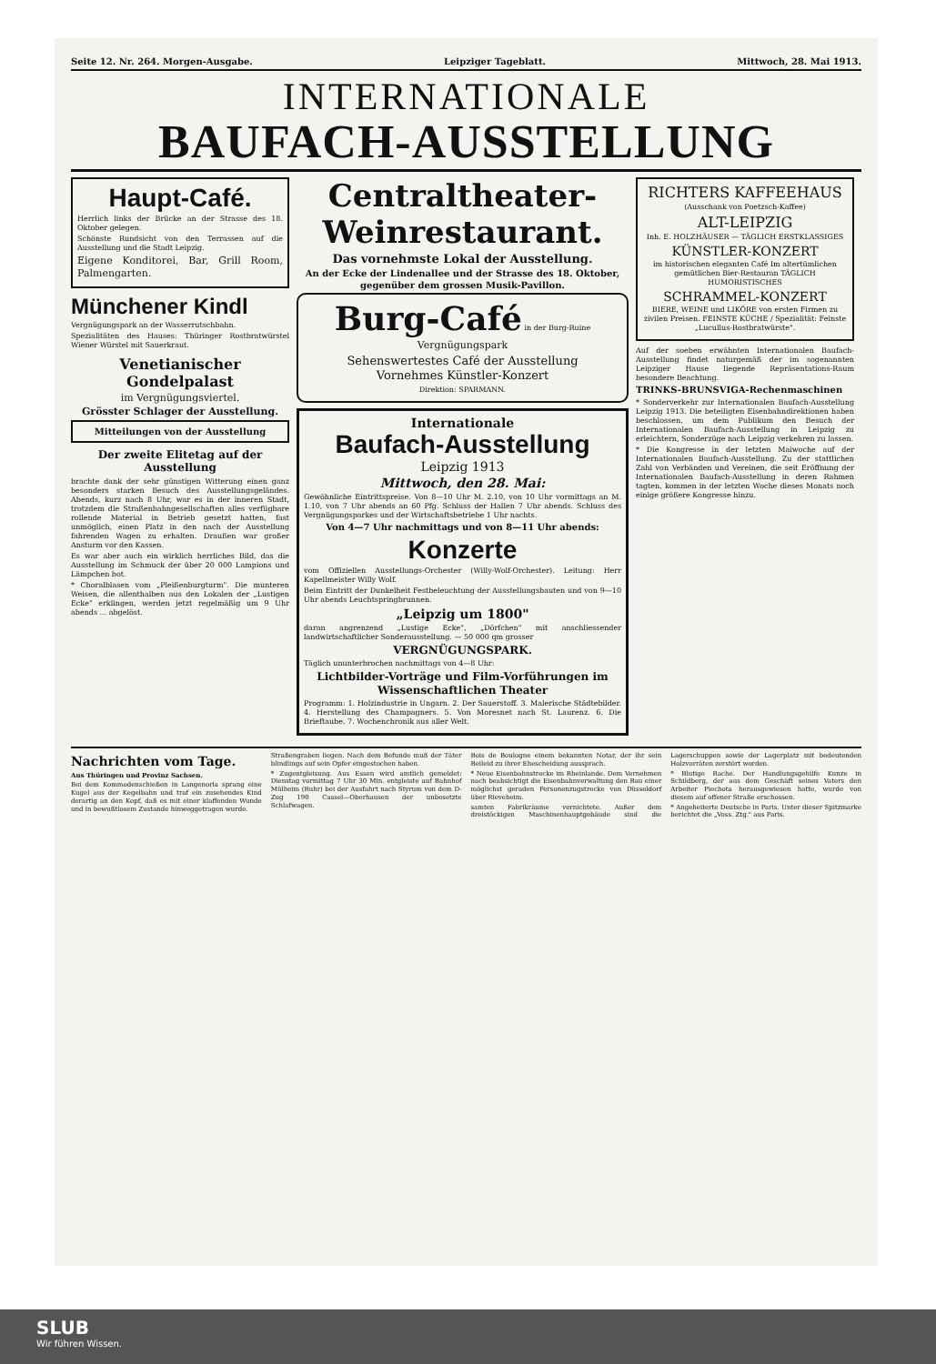Seite 12. Nr. 264. Morgen-Ausgabe. Leipziger Tageblatt. Mittwoch, 28. Mai 1913.
INTERNATIONALE
BAUFACH-AUSSTELLUNG
Haupt-Café.
Herrlich links der Brücke an der Strasse des 18. Oktober gelegen.
Schönste Rundsicht von den Terrassen auf die Ausstellung und die Stadt Leipzig.
Eigene Konditorei, Bar, Grill Room, Palmengarten.
Münchener Kindl
Vergnügungspark an der Wasserrutschbahn.
Spezialitäten des Hauses: Thüringer Rostbratwürstel Wiener Würstel mit Sauerkraut.
Venetianischer Gondelpalast
im Vergnügungsviertel.
Grösster Schlager der Ausstellung.
Mitteilungen von der Ausstellung
Der zweite Elitetag auf der Ausstellung
brachte dank der sehr günstigen Witterung einen ganz besonders starken Besuch des Ausstellungsgeländes. Abends, kurz nach 8 Uhr, war es in der inneren Stadt, trotzdem die Straßenbahngesellschaften alles verfügbare rollende Material in Betrieb gesetzt hatten, fast unmöglich, einen Platz in den nach der Ausstellung fahrenden Wagen zu erhalten. Draußen war großer Ansturm vor den Kassen.
Es war aber auch ein wirklich herrliches Bild, das die Ausstellung im Schmuck der über 20 000 Lampions und Lämpchen bot.
* Choralblasen vom „Pleißenburgturm". Die munteren Weisen, die allenthalben aus den Lokalen der „Lustigen Ecke" erklingen, werden jetzt regelmäßig um 9 Uhr abends ... abgelöst.
Centraltheater-Weinrestaurant.
Das vornehmste Lokal der Ausstellung.
An der Ecke der Lindenallee und der Strasse des 18. Oktober, gegenüber dem grossen Musik-Pavillon.
Burg-Café in der Burg-Ruine
Vergnügungspark
Sehenswertestes Café der Ausstellung
Vornehmes Künstler-Konzert
Direktion: SPARMANN.
Internationale
Baufach-Ausstellung
Leipzig 1913
Mittwoch, den 28. Mai:
Gewöhnliche Eintrittspreise. Von 8—10 Uhr M. 2.10, von 10 Uhr vormittags an M. 1.10, von 7 Uhr abends an 60 Pfg. Schluss der Hallen 7 Uhr abends. Schluss des Vergnügungsparkes und der Wirtschaftsbetriebe 1 Uhr nachts.
Von 4—7 Uhr nachmittags und von 8—11 Uhr abends:
Konzerte
vom Offiziellen Ausstellungs-Orchester (Willy-Wolf-Orchester). Leitung: Herr Kapellmeister Willy Wolf.
Beim Eintritt der Dunkelheit Festbeleuchtung der Ausstellungsbauten und von 9—10 Uhr abends Leuchtspringbrunnen.
„Leipzig um 1800"
daran angrenzend „Lustige Ecke", „Dörfchen" mit anschliessender landwirtschaftlicher Sonderausstellung. — 50 000 qm grosser
VERGNÜGUNGSPARK.
Täglich ununterbrochen nachmittags von 4—8 Uhr:
Lichtbilder-Vorträge und Film-Vorführungen im Wissenschaftlichen Theater
Programm: 1. Holzindustrie in Ungarn. 2. Der Sauerstoff. 3. Malerische Städtebilder. 4. Herstellung des Champagners. 5. Von Moresnet nach St. Laurenz. 6. Die Brieftaube. 7. Wochenchronik aus aller Welt.
RICHTERS KAFFEEHAUS
(Ausschank von Poetzsch-Kaffee)
ALT-LEIPZIG
Inh. E. HOLZHÄUSER — TÄGLICH ERSTKLASSIGES
KÜNSTLER-KONZERT
im historischen eleganten Café Im altertümlichen gemütlichen Bier-Restauran TÄGLICH HUMORISTISCHES
SCHRAMMEL-KONZERT
BIERE, WEINE und LIKÖRE von ersten Firmen zu zivilen Preisen. FEINSTE KÜCHE / Spezialität: Feinste „Lucullus-Rostbratwürste".
Auf der soeben erwähnten Internationalen Baufach-Ausstellung findet naturgemäß der im sogenannten Leipziger Hause liegende Repräsentations-Raum besondere Beachtung.
TRINKS-BRUNSVIGA-Rechenmaschinen
* Sonderverkehr zur Internationalen Baufach-Ausstellung Leipzig 1913. Die beteiligten Eisenbahndirektionen haben beschlossen, um dem Publikum den Besuch der Internationalen Baufach-Ausstellung in Leipzig zu erleichtern, Sonderzüge nach Leipzig verkehren zu lassen.
* Die Kongresse in der letzten Maiwoche auf der Internationalen Baufach-Ausstellung. Zu der stattlichen Zahl von Verbänden und Vereinen, die seit Eröffnung der Internationalen Baufach-Ausstellung in deren Rahmen tagten, kommen in der letzten Woche dieses Monats noch einige größere Kongresse hinzu.
Nachrichten vom Tage.
Aus Thüringen und Provinz Sachsen.
Bei dem Kommodenschießen in Langenorla sprang eine Kugel aus der Kegelbahn und traf ein zusehendes Kind derartig an den Kopf, daß es mit einer klaffenden Wunde und in bewußtlosem Zustande hinweggetragen wurde.
Straßengraben liegen. Nach dem Befunde muß der Täter blindlings auf sein Opfer eingestochen haben.
* Zugentgleisung. Aus Essen wird amtlich gemeldet: Dienstag vormittag 7 Uhr 30 Min. entgleiste auf Bahnhof Mülheim (Ruhr) bei der Ausfahrt nach Styrum von dem D-Zug 190 Cassel—Oberhausen der unbesetzte Schlafwagen.
Bois de Boulogne einem bekannten Notar, der ihr sein Beileid zu ihrer Ehescheidung aussprach.
* Neue Eisenbahnstrecke im Rheinlande. Dem Vernehmen nach beabsichtigt die Eisenbahnverwaltung den Bau einer möglichst geraden Personenzugstrecke von Düsseldorf über Rieveheim.
samten Fabrikräume vernichtete. Außer dem dreistöckigen Maschinenhauptgebäude sind die Lagerschuppen sowie der Lagerplatz mit bedeutenden Holzvorräten zerstört worden.
* Blutige Rache. Der Handlungsgehilfe Kunze in Schildberg, der aus dem Geschäft seines Vaters den Arbeiter Piechota herausgewiesen hatte, wurde von diesem auf offener Straße erschossen.
* Angeheiterte Deutsche in Paris. Unter dieser Spitzmarke berichtet die „Voss. Ztg." aus Paris.
SLUB
Wir führen Wissen.